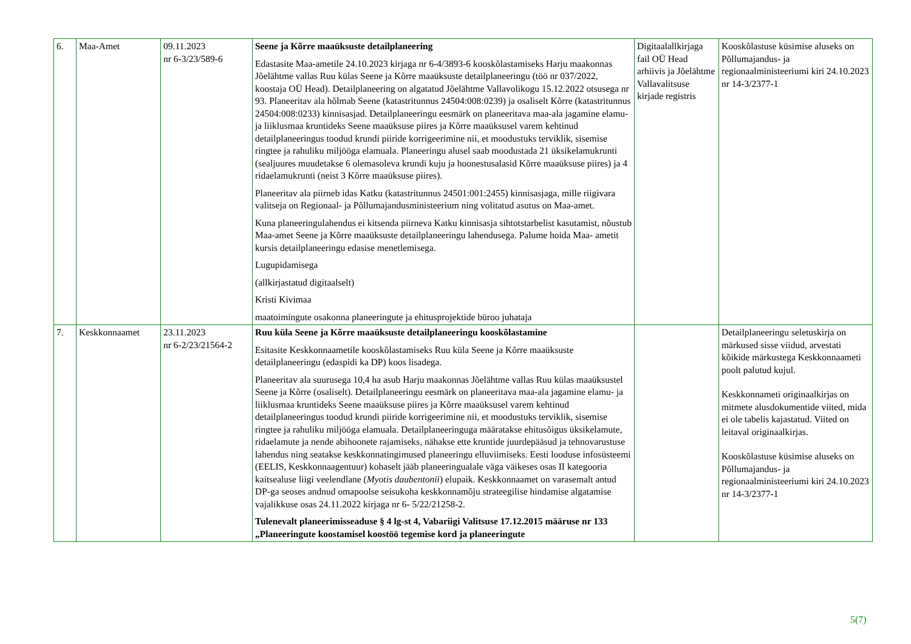| 6. | Maa-Amet | 09.11.2023 nr 6-3/23/589-6 | Seene ja Kõrre maaüksuste detailplaneering Edastasite Maa-ametile 24.10.2023 kirjaga nr 6-4/3893-6 kooskõlastamiseks Harju maakonnas Jõelähtme vallas Ruu külas Seene ja Kõrre maaüksuste detailplaneeringu (töö nr 037/2022, koostaja OÜ Head). Detailplaneering on algatatud Jõelähtme Vallavolikogu 15.12.2022 otsusega nr 93. Planeeritav ala hõlmab Seene (katastritunnus 24504:008:0239) ja osaliselt Kõrre (katastritunnus 24504:008:0233) kinnisasjad. Detailplaneeringu eesmärk on planeeritava maa-ala jagamine elamu- ja liiklusmaa kruntideks Seene maaüksuse piires ja Kõrre maaüksusel varem kehtinud detailplaneeringus toodud krundi piiride korrigeerimine nii, et moodustuks terviklik, sisemise ringtee ja rahuliku miljööga elamuala. Planeeringu alusel saab moodustada 21 üksikelamukrunti (sealjuures muudetakse 6 olemasoleva krundi kuju ja hoonestusalasid Kõrre maaüksuse piires) ja 4 ridaelamukrunti (neist 3 Kõrre maaüksuse piires). Planeeritav ala piirneb idas Katku (katastritunnus 24501:001:2455) kinnisasjaga, mille riigivara valitseja on Regionaal- ja Põllumajandusministeerium ning volitatud asutus on Maa-amet. Kuna planeeringulahendus ei kitsenda piirneva Katku kinnisasja sihtotstarbelist kasutamist, nõustub Maa-amet Seene ja Kõrre maaüksuste detailplaneeringu lahendusega. Palume hoida Maa- ametit kursis detailplaneeringu edasise menetlemisega. Lugupidamisega (allkirjastatud digitaalselt) Kristi Kivimaa maatoimingute osakonna planeeringute ja ehitusprojektide büroo juhataja | Digitaalallkirjaga fail OÜ Head arhiivis ja Jõelähtme Vallavalitsuse kirjade registris | Kooskõlastuse küsimise aluseks on Põllumajandus- ja regionaalministeeriumi kiri 24.10.2023 nr 14-3/2377-1 |
| 7. | Keskkonnaamet | 23.11.2023 nr 6-2/23/21564-2 | Ruu küla Seene ja Kõrre maaüksuste detailplaneeringu kooskõlastamine Esitasite Keskkonnaametile kooskõlastamiseks Ruu küla Seene ja Kõrre maaüksuste detailplaneeringu (edaspidi ka DP) koos lisadega. Planeeritav ala suurusega 10,4 ha asub Harju maakonnas Jõelähtme vallas Ruu külas maaüksustel Seene ja Kõrre (osaliselt). Detailplaneeringu eesmärk on planeeritava maa-ala jagamine elamu- ja liiklusmaa kruntideks Seene maaüksuse piires ja Kõrre maaüksusel varem kehtinud detailplaneeringus toodud krundi piiride korrigeerimine nii, et moodustuks terviklik, sisemise ringtee ja rahuliku miljööga elamuala. Detailplaneeringuga määratakse ehitusõigus üksikelamute, ridaelamute ja nende abihoonete rajamiseks, nähakse ette kruntide juurdepääsud ja tehnovarustuse lahendus ning seatakse keskkonnatingimused planeeringu elluviimiseks. Eesti looduse infosüsteemi (EELIS, Keskkonnaagentuur) kohaselt jääb planeeringualale väga väikeses osas II kategooria kaitsealuse liigi veelendlane ( Myotis daubentonii ) elupaik. Keskkonnaamet on varasemalt antud DP-ga seoses andnud omapoolse seisukoha keskkonnamõju strateegilise hindamise algatamise vajalikkuse osas 24.11.2022 kirjaga nr 6- 5/22/21258-2. Tulenevalt planeerimisseaduse § 4 lg-st 4, Vabariigi Valitsuse 17.12.2015 määruse nr 133 „Planeeringute koostamisel koostöö tegemise kord ja planeeringute | | Detailplaneeringu seletuskirja on märkused sisse viidud, arvestati kõikide märkustega Keskkonnaameti poolt palutud kujul. Keskkonnameti originaalkirjas on mitmete alusdokumentide viited, mida ei ole tabelis kajastatud. Viited on leitaval originaalkirjas. Kooskõlastuse küsimise aluseks on Põllumajandus- ja regionaalministeeriumi kiri 24.10.2023 nr 14-3/2377-1 |
5(7)